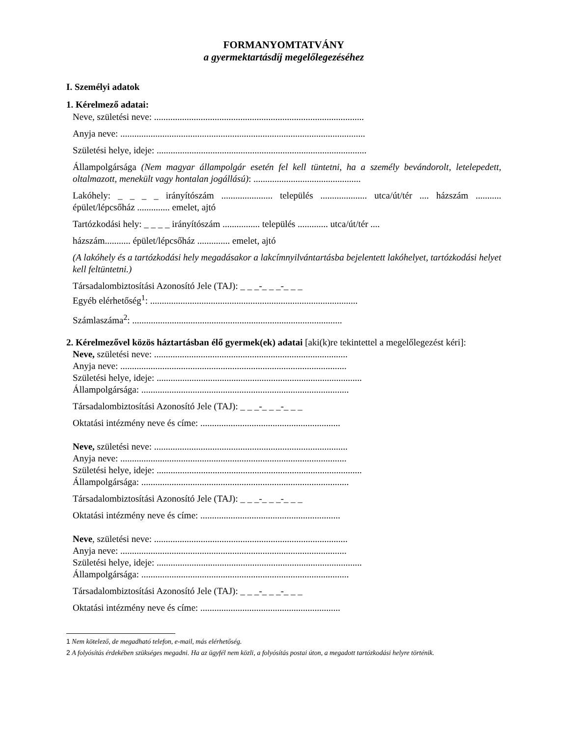FORMANYOMTATVÁNY
a gyermektartásdíj megelőlegezéséhez
I. Személyi adatok
1. Kérelmező adatai:
Neve, születési neve: ..........................................................................................
Anyja neve: .........................................................................................................
Születési helye, ideje: ..........................................................................................
Állampolgársága (Nem magyar állampolgár esetén fel kell tüntetni, ha a személy bevándorolt, letelepedett, oltalmazott, menekült vagy hontalan jogállású): ..............................................
Lakóhely: _ _ _ _ irányítószám ...................... település .................... utca/út/tér .... házszám ........... épület/lépcsőház .............. emelet, ajtó
Tartózkodási hely: _ _ _ _ irányítószám ................ település ............. utca/út/tér ....
házszám........... épület/lépcsőház .............. emelet, ajtó
(A lakóhely és a tartózkodási hely megadásakor a lakcímnyilvántartásba bejelentett lakóhelyet, tartózkodási helyet kell feltüntetni.)
Társadalombiztosítási Azonosító Jele (TAJ): _ _ _-_ _ _-_ _ _
Egyéb elérhetőség<sup>1</sup>: .........................................................................................
Számlaszáma<sup>2</sup>: ..........................................................................................
2. Kérelmezővel közös háztartásban élő gyermek(ek) adatai [aki(k)re tekintettel a megelőlegezést kéri]:
Neve, születési neve: ...................................................................................
Anyja neve: .................................................................................................
Születési helye, ideje: ........................................................................................
Állampolgársága: .........................................................................................
Társadalombiztosítási Azonosító Jele (TAJ): _ _ _-_ _ _-_ _ _
Oktatási intézmény neve és címe: ............................................................
Neve, születési neve: ...................................................................................
Anyja neve: .................................................................................................
Születési helye, ideje: ........................................................................................
Állampolgársága: .........................................................................................
Társadalombiztosítási Azonosító Jele (TAJ): _ _ _-_ _ _-_ _ _
Oktatási intézmény neve és címe: ............................................................
Neve, születési neve: ...................................................................................
Anyja neve: .................................................................................................
Születési helye, ideje: ........................................................................................
Állampolgársága: .........................................................................................
Társadalombiztosítási Azonosító Jele (TAJ): _ _ _-_ _ _-_ _ _
Oktatási intézmény neve és címe: ............................................................
1 Nem kötelező, de megadható telefon, e-mail, más elérhetőség.
2 A folyósítás érdekében szükséges megadni. Ha az ügyfél nem közli, a folyósítás postai úton, a megadott tartózkodási helyre történik.